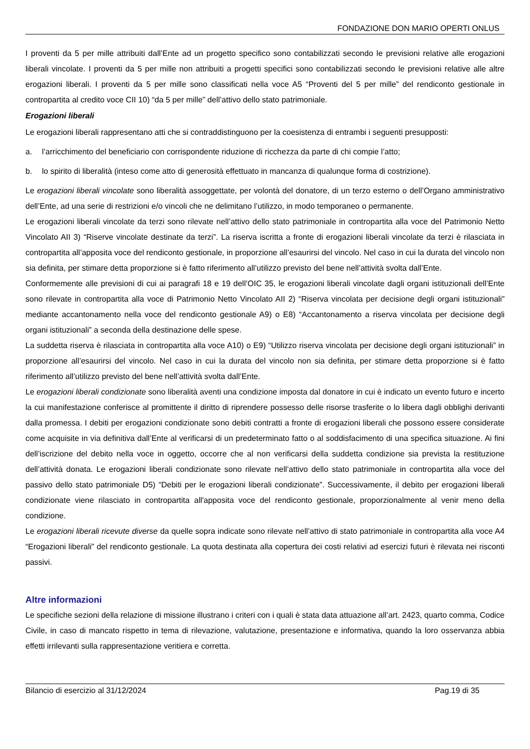FONDAZIONE DON MARIO OPERTI ONLUS
I proventi da 5 per mille attribuiti dall’Ente ad un progetto specifico sono contabilizzati secondo le previsioni relative alle erogazioni liberali vincolate. I proventi da 5 per mille non attribuiti a progetti specifici sono contabilizzati secondo le previsioni relative alle altre erogazioni liberali. I proventi da 5 per mille sono classificati nella voce A5 “Proventi del 5 per mille” del rendiconto gestionale in contropartita al credito voce CII 10) “da 5 per mille” dell’attivo dello stato patrimoniale.
Erogazioni liberali
Le erogazioni liberali rappresentano atti che si contraddistinguono per la coesistenza di entrambi i seguenti presupposti:
a. l’arricchimento del beneficiario con corrispondente riduzione di ricchezza da parte di chi compie l’atto;
b. lo spirito di liberalità (inteso come atto di generosità effettuato in mancanza di qualunque forma di costrizione).
Le erogazioni liberali vincolate sono liberalità assoggettate, per volontà del donatore, di un terzo esterno o dell’Organo amministrativo dell’Ente, ad una serie di restrizioni e/o vincoli che ne delimitano l’utilizzo, in modo temporaneo o permanente.
Le erogazioni liberali vincolate da terzi sono rilevate nell’attivo dello stato patrimoniale in contropartita alla voce del Patrimonio Netto Vincolato AII 3) “Riserve vincolate destinate da terzi”. La riserva iscritta a fronte di erogazioni liberali vincolate da terzi è rilasciata in contropartita all’apposita voce del rendiconto gestionale, in proporzione all’esaurirsi del vincolo. Nel caso in cui la durata del vincolo non sia definita, per stimare detta proporzione si è fatto riferimento all’utilizzo previsto del bene nell’attività svolta dall’Ente.
Conformemente alle previsioni di cui ai paragrafi 18 e 19 dell’OIC 35, le erogazioni liberali vincolate dagli organi istituzionali dell’Ente sono rilevate in contropartita alla voce di Patrimonio Netto Vincolato AII 2) “Riserva vincolata per decisione degli organi istituzionali” mediante accantonamento nella voce del rendiconto gestionale A9) o E8) “Accantonamento a riserva vincolata per decisione degli organi istituzionali” a seconda della destinazione delle spese.
La suddetta riserva è rilasciata in contropartita alla voce A10) o E9) “Utilizzo riserva vincolata per decisione degli organi istituzionali” in proporzione all’esaurirsi del vincolo. Nel caso in cui la durata del vincolo non sia definita, per stimare detta proporzione si è fatto riferimento all’utilizzo previsto del bene nell’attività svolta dall’Ente.
Le erogazioni liberali condizionate sono liberalità aventi una condizione imposta dal donatore in cui è indicato un evento futuro e incerto la cui manifestazione conferisce al promittente il diritto di riprendere possesso delle risorse trasferite o lo libera dagli obblighi derivanti dalla promessa. I debiti per erogazioni condizionate sono debiti contratti a fronte di erogazioni liberali che possono essere considerate come acquisite in via definitiva dall’Ente al verificarsi di un predeterminato fatto o al soddisfacimento di una specifica situazione. Ai fini dell’iscrizione del debito nella voce in oggetto, occorre che al non verificarsi della suddetta condizione sia prevista la restituzione dell’attività donata. Le erogazioni liberali condizionate sono rilevate nell’attivo dello stato patrimoniale in contropartita alla voce del passivo dello stato patrimoniale D5) “Debiti per le erogazioni liberali condizionate”. Successivamente, il debito per erogazioni liberali condizionate viene rilasciato in contropartita all'apposita voce del rendiconto gestionale, proporzionalmente al venir meno della condizione.
Le erogazioni liberali ricevute diverse da quelle sopra indicate sono rilevate nell’attivo di stato patrimoniale in contropartita alla voce A4 “Erogazioni liberali” del rendiconto gestionale. La quota destinata alla copertura dei costi relativi ad esercizi futuri è rilevata nei risconti passivi.
Altre informazioni
Le specifiche sezioni della relazione di missione illustrano i criteri con i quali è stata data attuazione all’art. 2423, quarto comma, Codice Civile, in caso di mancato rispetto in tema di rilevazione, valutazione, presentazione e informativa, quando la loro osservanza abbia effetti irrilevanti sulla rappresentazione veritiera e corretta.
Bilancio di esercizio al 31/12/2024 Pag.19 di 35